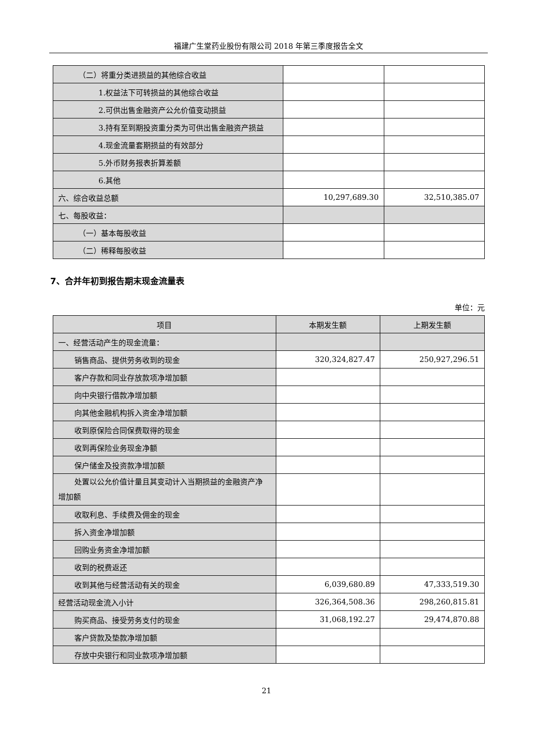福建广生堂药业股份有限公司 2018 年第三季度报告全文
| （二）将重分类进损益的其他综合收益 | | |
| 1.权益法下可转损益的其他综合收益 | | |
| 2.可供出售金融资产公允价值变动损益 | | |
| 3.持有至到期投资重分类为可供出售金融资产损益 | | |
| 4.现金流量套期损益的有效部分 | | |
| 5.外币财务报表折算差额 | | |
| 6.其他 | | |
| 六、综合收益总额 | 10,297,689.30 | 32,510,385.07 |
| 七、每股收益： | | |
| （一）基本每股收益 | | |
| （二）稀释每股收益 | | |
7、合并年初到报告期末现金流量表
单位：元
| 项目 | 本期发生额 | 上期发生额 |
| --- | --- | --- |
| 一、经营活动产生的现金流量： | | |
| 销售商品、提供劳务收到的现金 | 320,324,827.47 | 250,927,296.51 |
| 客户存款和同业存放款项净增加额 | | |
| 向中央银行借款净增加额 | | |
| 向其他金融机构拆入资金净增加额 | | |
| 收到原保险合同保费取得的现金 | | |
| 收到再保险业务现金净额 | | |
| 保户储金及投资款净增加额 | | |
| 处置以公允价值计量且其变动计入当期损益的金融资产净 增加额 | | |
| 收取利息、手续费及佣金的现金 | | |
| 拆入资金净增加额 | | |
| 回购业务资金净增加额 | | |
| 收到的税费返还 | | |
| 收到其他与经营活动有关的现金 | 6,039,680.89 | 47,333,519.30 |
| 经营活动现金流入小计 | 326,364,508.36 | 298,260,815.81 |
| 购买商品、接受劳务支付的现金 | 31,068,192.27 | 29,474,870.88 |
| 客户贷款及垫款净增加额 | | |
| 存放中央银行和同业款项净增加额 | | |
21